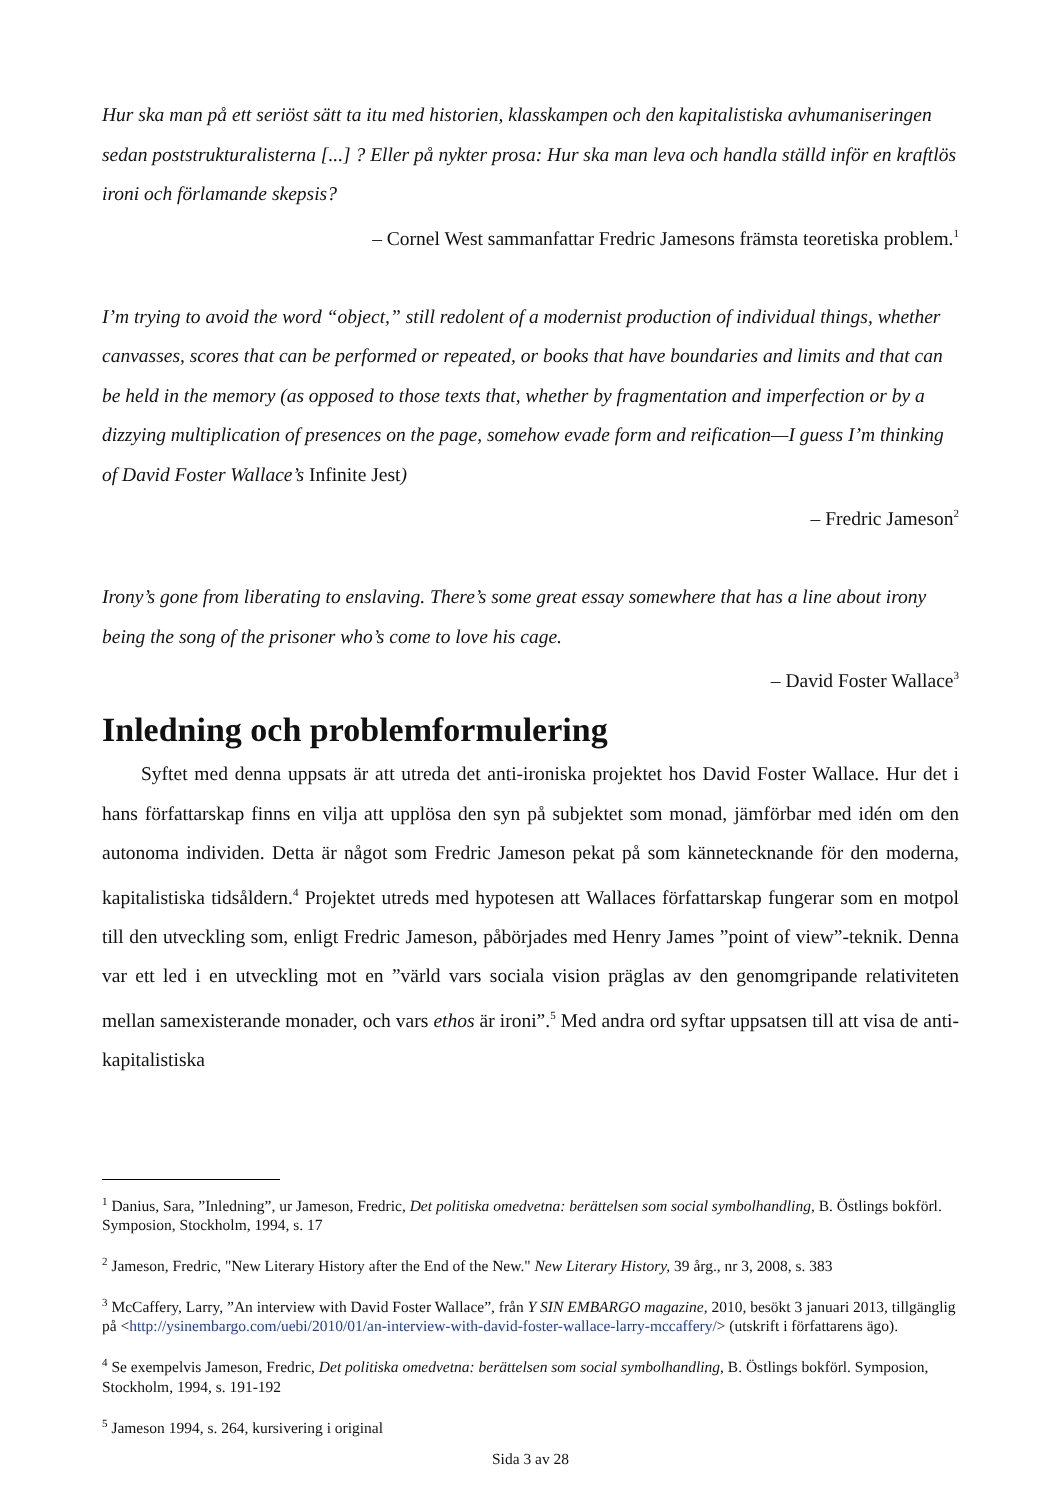Hur ska man på ett seriöst sätt ta itu med historien, klasskampen och den kapitalistiska avhumaniseringen sedan poststrukturalisterna [...] ? Eller på nykter prosa: Hur ska man leva och handla ställd inför en kraftlös ironi och förlamande skepsis?
– Cornel West sammanfattar Fredric Jamesons främsta teoretiska problem.<sup>1</sup>
I’m trying to avoid the word “object,” still redolent of a modernist production of individual things, whether canvasses, scores that can be performed or repeated, or books that have boundaries and limits and that can be held in the memory (as opposed to those texts that, whether by fragmentation and imperfection or by a dizzying multiplication of presences on the page, somehow evade form and reification—I guess I’m thinking of David Foster Wallace’s Infinite Jest)
– Fredric Jameson<sup>2</sup>
Irony’s gone from liberating to enslaving. There’s some great essay somewhere that has a line about irony being the song of the prisoner who’s come to love his cage.
– David Foster Wallace<sup>3</sup>
Inledning och problemformulering
  Syftet med denna uppsats är att utreda det anti-ironiska projektet hos David Foster Wallace. Hur det i hans författarskap finns en vilja att upplösa den syn på subjektet som monad, jämförbar med idén om den autonoma individen. Detta är något som Fredric Jameson pekat på som kännetecknande för den moderna, kapitalistiska tidsåldern.<sup>4</sup> Projektet utreds med hypotesen att Wallaces författarskap fungerar som en motpol till den utveckling som, enligt Fredric Jameson, påbörjades med Henry James ”point of view”-teknik. Denna var ett led i en utveckling mot en ”värld vars sociala vision präglas av den genomgripande relativiteten mellan samexisterande monader, och vars ethos är ironi”.<sup>5</sup> Med andra ord syftar uppsatsen till att visa de anti-kapitalistiska
<sup>1</sup> Danius, Sara, ”Inledning”, ur Jameson, Fredric, Det politiska omedvetna: berättelsen som social symbolhandling, B. Östlings bokförl. Symposion, Stockholm, 1994, s. 17
<sup>2</sup> Jameson, Fredric, "New Literary History after the End of the New." New Literary History, 39 årg., nr 3, 2008, s. 383
<sup>3</sup> McCaffery, Larry, ”An interview with David Foster Wallace”, från Y SIN EMBARGO magazine, 2010, besökt 3 januari 2013, tillgänglig på <http://ysinembargo.com/uebi/2010/01/an-interview-with-david-foster-wallace-larry-mccaffery/> (utskrift i författarens ägo).
<sup>4</sup> Se exempelvis Jameson, Fredric, Det politiska omedvetna: berättelsen som social symbolhandling, B. Östlings bokförl. Symposion, Stockholm, 1994, s. 191-192
<sup>5</sup> Jameson 1994, s. 264, kursivering i original
Sida 3 av 28